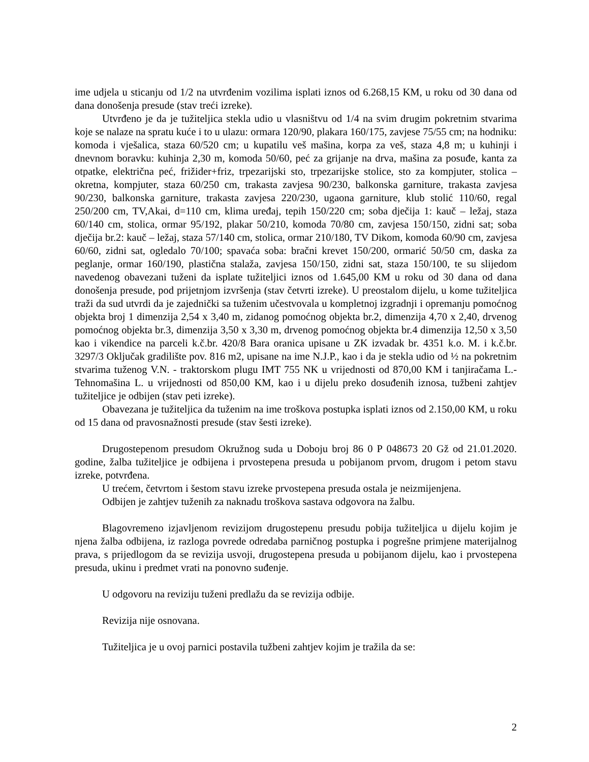ime udjela u sticanju od 1/2 na utvrđenim vozilima isplati iznos od 6.268,15 KM, u roku od 30 dana od dana donošenja presude (stav treći izreke).
Utvrđeno je da je tužiteljica stekla udio u vlasništvu od 1/4 na svim drugim pokretnim stvarima koje se nalaze na spratu kuće i to u ulazu: ormara 120/90, plakara 160/175, zavjese 75/55 cm; na hodniku: komoda i vješalica, staza 60/520 cm; u kupatilu veš mašina, korpa za veš, staza 4,8 m; u kuhinji i dnevnom boravku: kuhinja 2,30 m, komoda 50/60, peć za grijanje na drva, mašina za posuđe, kanta za otpatke, električna peć, frižider+friz, trpezarijski sto, trpezarijske stolice, sto za kompjuter, stolica – okretna, kompjuter, staza 60/250 cm, trakasta zavjesa 90/230, balkonska garniture, trakasta zavjesa 90/230, balkonska garniture, trakasta zavjesa 220/230, ugaona garniture, klub stolić 110/60, regal 250/200 cm, TV,Akai, d=110 cm, klima uređaj, tepih 150/220 cm; soba dječija 1: kauč – ležaj, staza 60/140 cm, stolica, ormar 95/192, plakar 50/210, komoda 70/80 cm, zavjesa 150/150, zidni sat; soba dječija br.2: kauč – ležaj, staza 57/140 cm, stolica, ormar 210/180, TV Dikom, komoda 60/90 cm, zavjesa 60/60, zidni sat, ogledalo 70/100; spavaća soba: bračni krevet 150/200, ormarić 50/50 cm, daska za peglanje, ormar 160/190, plastična stalaža, zavjesa 150/150, zidni sat, staza 150/100, te su slijedom navedenog obavezani tuženi da isplate tužiteljici iznos od 1.645,00 KM u roku od 30 dana od dana donošenja presude, pod prijetnjom izvršenja (stav četvrti izreke). U preostalom dijelu, u kome tužiteljica traži da sud utvrdi da je zajednički sa tuženim učestvovala u kompletnoj izgradnji i opremanju pomoćnog objekta broj 1 dimenzija 2,54 x 3,40 m, zidanog pomoćnog objekta br.2, dimenzija 4,70 x 2,40, drvenog pomoćnog objekta br.3, dimenzija 3,50 x 3,30 m, drvenog pomoćnog objekta br.4 dimenzija 12,50 x 3,50 kao i vikendice na parceli k.č.br. 420/8 Bara oranica upisane u ZK izvadak br. 4351 k.o. M. i k.č.br. 3297/3 Oključak gradilište pov. 816 m2, upisane na ime N.J.P., kao i da je stekla udio od ½ na pokretnim stvarima tuženog V.N. - traktorskom plugu IMT 755 NK u vrijednosti od 870,00 KM i tanjiračama L.- Tehnomašina L. u vrijednosti od 850,00 KM, kao i u dijelu preko dosuđenih iznosa, tužbeni zahtjev tužiteljice je odbijen (stav peti izreke).
Obavezana je tužiteljica da tuženim na ime troškova postupka isplati iznos od 2.150,00 KM, u roku od 15 dana od pravosnažnosti presude (stav šesti izreke).
Drugostepenom presudom Okružnog suda u Doboju broj 86 0 P 048673 20 Gž od 21.01.2020. godine, žalba tužiteljice je odbijena i prvostepena presuda u pobijanom prvom, drugom i petom stavu izreke, potvrđena.
U trećem, četvrtom i šestom stavu izreke prvostepena presuda ostala je neizmijenjena.
Odbijen je zahtjev tuženih za naknadu troškova sastava odgovora na žalbu.
Blagovremeno izjavljenom revizijom drugostepenu presudu pobija tužiteljica u dijelu kojim je njena žalba odbijena, iz razloga povrede odredaba parničnog postupka i pogrešne primjene materijalnog prava, s prijedlogom da se revizija usvoji, drugostepena presuda u pobijanom dijelu, kao i prvostepena presuda, ukinu i predmet vrati na ponovno suđenje.
U odgovoru na reviziju tuženi predlažu da se revizija odbije.
Revizija nije osnovana.
Tužiteljica je u ovoj parnici postavila tužbeni zahtjev kojim je tražila da se:
2